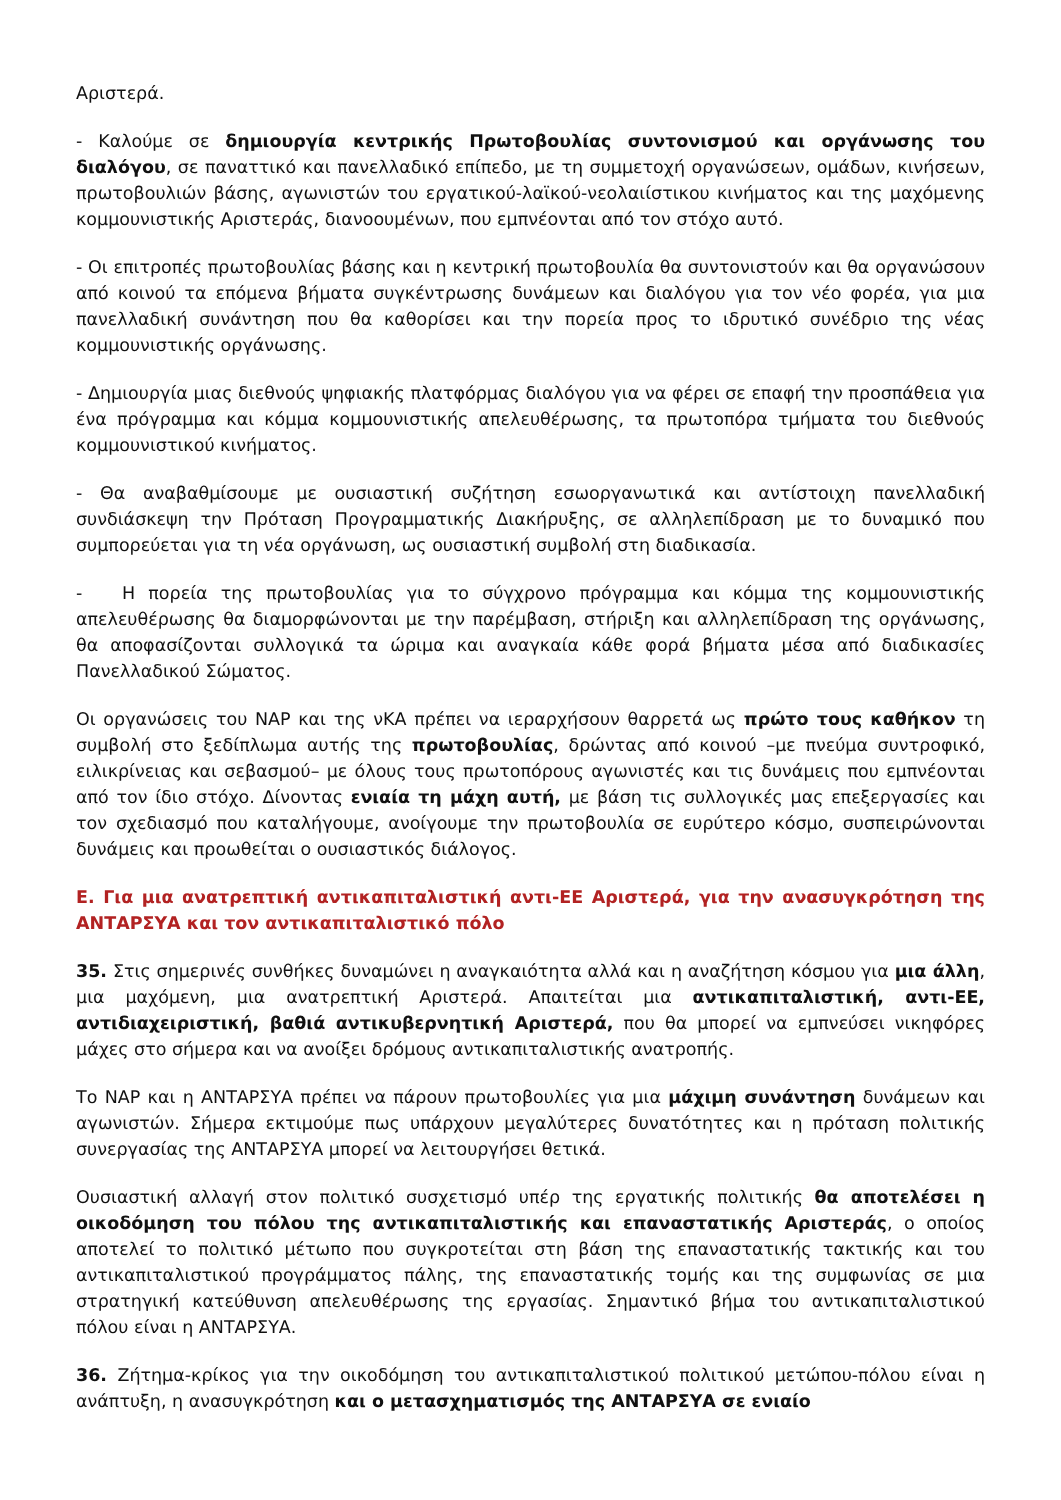Αριστερά.
- Καλούμε σε δημιουργία κεντρικής Πρωτοβουλίας συντονισμού και οργάνωσης του διαλόγου, σε παναττικό και πανελλαδικό επίπεδο, με τη συμμετοχή οργανώσεων, ομάδων, κινήσεων, πρωτοβουλιών βάσης, αγωνιστών του εργατικού-λαϊκού-νεολαιίστικου κινήματος και της μαχόμενης κομμουνιστικής Αριστεράς, διανοουμένων, που εμπνέονται από τον στόχο αυτό.
- Οι επιτροπές πρωτοβουλίας βάσης και η κεντρική πρωτοβουλία θα συντονιστούν και θα οργανώσουν από κοινού τα επόμενα βήματα συγκέντρωσης δυνάμεων και διαλόγου για τον νέο φορέα, για μια πανελλαδική συνάντηση που θα καθορίσει και την πορεία προς το ιδρυτικό συνέδριο της νέας κομμουνιστικής οργάνωσης.
- Δημιουργία μιας διεθνούς ψηφιακής πλατφόρμας διαλόγου για να φέρει σε επαφή την προσπάθεια για ένα πρόγραμμα και κόμμα κομμουνιστικής απελευθέρωσης, τα πρωτοπόρα τμήματα του διεθνούς κομμουνιστικού κινήματος.
- Θα αναβαθμίσουμε με ουσιαστική συζήτηση εσωοργανωτικά και αντίστοιχη πανελλαδική συνδιάσκεψη την Πρόταση Προγραμματικής Διακήρυξης, σε αλληλεπίδραση με το δυναμικό που συμπορεύεται για τη νέα οργάνωση, ως ουσιαστική συμβολή στη διαδικασία.
- Η πορεία της πρωτοβουλίας για το σύγχρονο πρόγραμμα και κόμμα της κομμουνιστικής απελευθέρωσης θα διαμορφώνονται με την παρέμβαση, στήριξη και αλληλεπίδραση της οργάνωσης, θα αποφασίζονται συλλογικά τα ώριμα και αναγκαία κάθε φορά βήματα μέσα από διαδικασίες Πανελλαδικού Σώματος.
Οι οργανώσεις του ΝΑΡ και της νΚΑ πρέπει να ιεραρχήσουν θαρρετά ως πρώτο τους καθήκον τη συμβολή στο ξεδίπλωμα αυτής της πρωτοβουλίας, δρώντας από κοινού –με πνεύμα συντροφικό, ειλικρίνειας και σεβασμού– με όλους τους πρωτοπόρους αγωνιστές και τις δυνάμεις που εμπνέονται από τον ίδιο στόχο. Δίνοντας ενιαία τη μάχη αυτή, με βάση τις συλλογικές μας επεξεργασίες και τον σχεδιασμό που καταλήγουμε, ανοίγουμε την πρωτοβουλία σε ευρύτερο κόσμο, συσπειρώνονται δυνάμεις και προωθείται ο ουσιαστικός διάλογος.
Ε. Για μια ανατρεπτική αντικαπιταλιστική αντι-ΕΕ Αριστερά, για την ανασυγκρότηση της ΑΝΤΑΡΣΥΑ και τον αντικαπιταλιστικό πόλο
35. Στις σημερινές συνθήκες δυναμώνει η αναγκαιότητα αλλά και η αναζήτηση κόσμου για μια άλλη, μια μαχόμενη, μια ανατρεπτική Αριστερά. Απαιτείται μια αντικαπιταλιστική, αντι-ΕΕ, αντιδιαχειριστική, βαθιά αντικυβερνητική Αριστερά, που θα μπορεί να εμπνεύσει νικηφόρες μάχες στο σήμερα και να ανοίξει δρόμους αντικαπιταλιστικής ανατροπής.
Το ΝΑΡ και η ΑΝΤΑΡΣΥΑ πρέπει να πάρουν πρωτοβουλίες για μια μάχιμη συνάντηση δυνάμεων και αγωνιστών. Σήμερα εκτιμούμε πως υπάρχουν μεγαλύτερες δυνατότητες και η πρόταση πολιτικής συνεργασίας της ΑΝΤΑΡΣΥΑ μπορεί να λειτουργήσει θετικά.
Ουσιαστική αλλαγή στον πολιτικό συσχετισμό υπέρ της εργατικής πολιτικής θα αποτελέσει η οικοδόμηση του πόλου της αντικαπιταλιστικής και επαναστατικής Αριστεράς, ο οποίος αποτελεί το πολιτικό μέτωπο που συγκροτείται στη βάση της επαναστατικής τακτικής και του αντικαπιταλιστικού προγράμματος πάλης, της επαναστατικής τομής και της συμφωνίας σε μια στρατηγική κατεύθυνση απελευθέρωσης της εργασίας. Σημαντικό βήμα του αντικαπιταλιστικού πόλου είναι η ΑΝΤΑΡΣΥΑ.
36. Ζήτημα-κρίκος για την οικοδόμηση του αντικαπιταλιστικού πολιτικού μετώπου-πόλου είναι η ανάπτυξη, η ανασυγκρότηση και ο μετασχηματισμός της ΑΝΤΑΡΣΥΑ σε ενιαίο